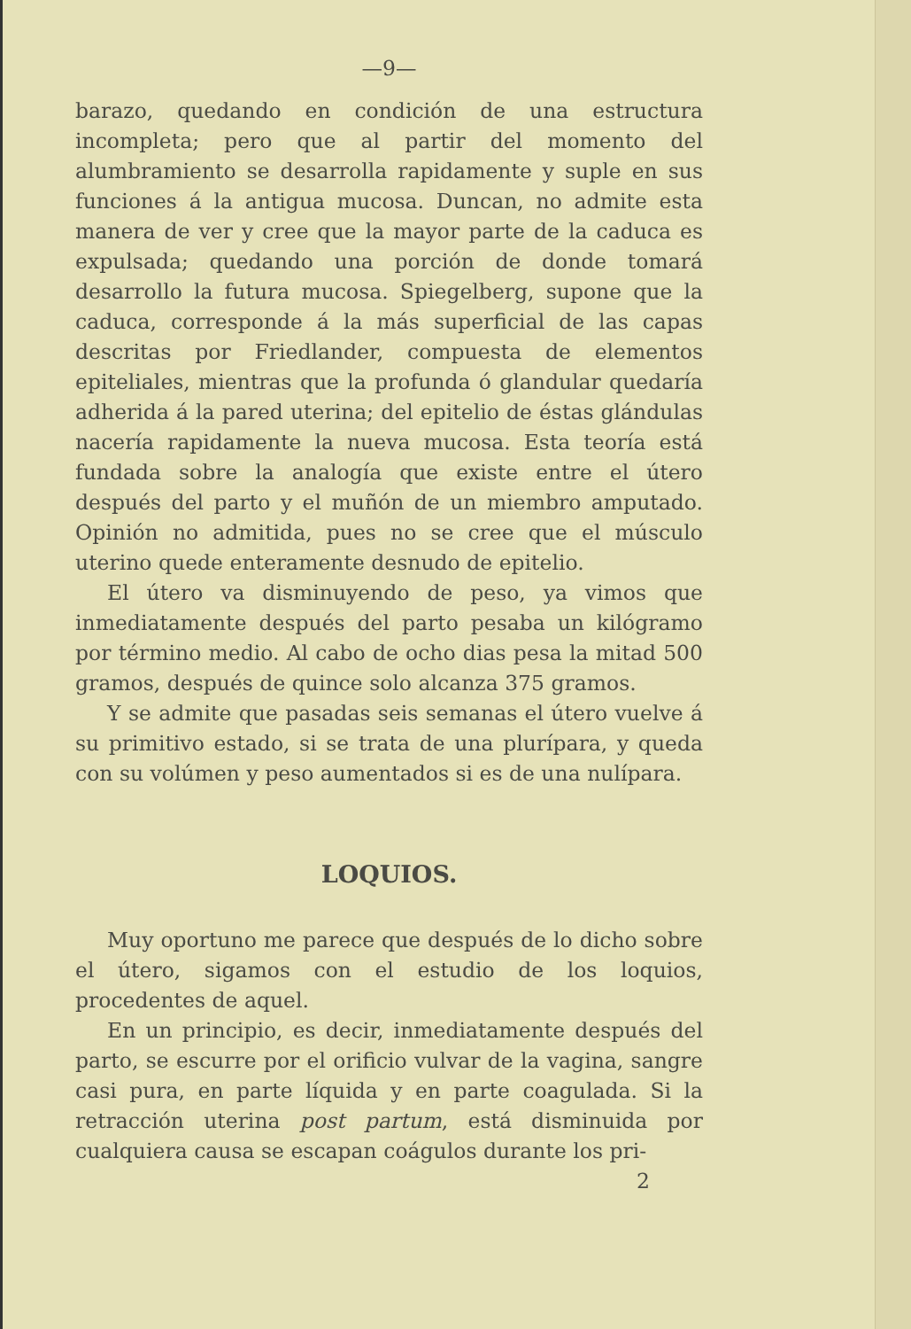—9—
barazo, quedando en condición de una estructura incompleta; pero que al partir del momento del alumbramiento se desarrolla rapidamente y suple en sus funciones á la antigua mucosa. Duncan, no admite esta manera de ver y cree que la mayor parte de la caduca es expulsada; quedando una porción de donde tomará desarrollo la futura mucosa. Spiegelberg, supone que la caduca, corresponde á la más superficial de las capas descritas por Friedlander, compuesta de elementos epiteliales, mientras que la profunda ó glandular quedaría adherida á la pared uterina; del epitelio de éstas glándulas nacería rapidamente la nueva mucosa. Esta teoría está fundada sobre la analogía que existe entre el útero después del parto y el muñón de un miembro amputado. Opinión no admitida, pues no se cree que el músculo uterino quede enteramente desnudo de epitelio.
El útero va disminuyendo de peso, ya vimos que inmediatamente después del parto pesaba un kilógramo por término medio. Al cabo de ocho dias pesa la mitad 500 gramos, después de quince solo alcanza 375 gramos.
Y se admite que pasadas seis semanas el útero vuelve á su primitivo estado, si se trata de una plurípara, y queda con su volúmen y peso aumentados si es de una nulípara.
LOQUIOS.
Muy oportuno me parece que después de lo dicho sobre el útero, sigamos con el estudio de los loquios, procedentes de aquel.
En un principio, es decir, inmediatamente después del parto, se escurre por el orificio vulvar de la vagina, sangre casi pura, en parte líquida y en parte coagulada. Si la retracción uterina post partum, está disminuida por cualquiera causa se escapan coágulos durante los pri-
2